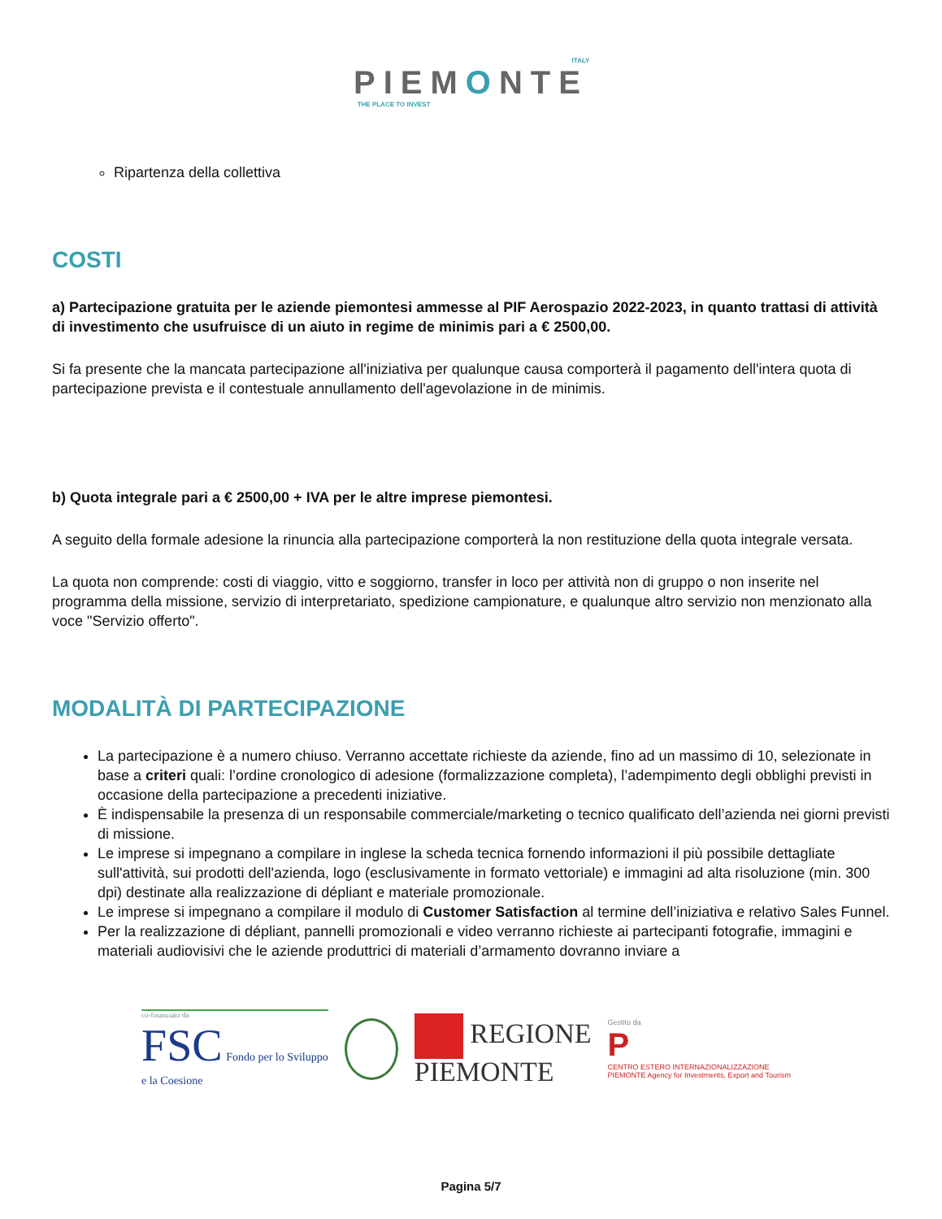ITALY
PIEMONTE
THE PLACE TO INVEST
Ripartenza della collettiva
COSTI
a) Partecipazione gratuita per le aziende piemontesi ammesse al PIF Aerospazio 2022-2023, in quanto trattasi di attività di investimento che usufruisce di un aiuto in regime de minimis pari a € 2500,00.
Si fa presente che la mancata partecipazione all'iniziativa per qualunque causa comporterà il pagamento dell'intera quota di partecipazione prevista e il contestuale annullamento dell'agevolazione in de minimis.
b) Quota integrale pari a € 2500,00 + IVA per le altre imprese piemontesi.
A seguito della formale adesione la rinuncia alla partecipazione comporterà la non restituzione della quota integrale versata.
La quota non comprende: costi di viaggio, vitto e soggiorno, transfer in loco per attività non di gruppo o non inserite nel programma della missione, servizio di interpretariato, spedizione campionature, e qualunque altro servizio non menzionato alla voce "Servizio offerto".
MODALITÀ DI PARTECIPAZIONE
La partecipazione è a numero chiuso. Verranno accettate richieste da aziende, fino ad un massimo di 10, selezionate in base a criteri quali: l’ordine cronologico di adesione (formalizzazione completa), l’adempimento degli obblighi previsti in occasione della partecipazione a precedenti iniziative.
È indispensabile la presenza di un responsabile commerciale/marketing o tecnico qualificato dell’azienda nei giorni previsti di missione.
Le imprese si impegnano a compilare in inglese la scheda tecnica fornendo informazioni il più possibile dettagliate sull'attività, sui prodotti dell'azienda, logo (esclusivamente in formato vettoriale) e immagini ad alta risoluzione (min. 300 dpi) destinate alla realizzazione di dépliant e materiale promozionale.
Le imprese si impegnano a compilare il modulo di Customer Satisfaction al termine dell’iniziativa e relativo Sales Funnel.
Per la realizzazione di dépliant, pannelli promozionali e video verranno richieste ai partecipanti fotografie, immagini e materiali audiovisivi che le aziende produttrici di materiali d’armamento dovranno inviare a
co-finanziato da
FSC Fondo per lo Sviluppo
e la Coesione
REGIONE
PIEMONTE
Gestito da
P
CENTRO ESTERO INTERNAZIONALIZZAZIONE
PIEMONTE Agency for Investments, Export and Tourism
Pagina 5/7